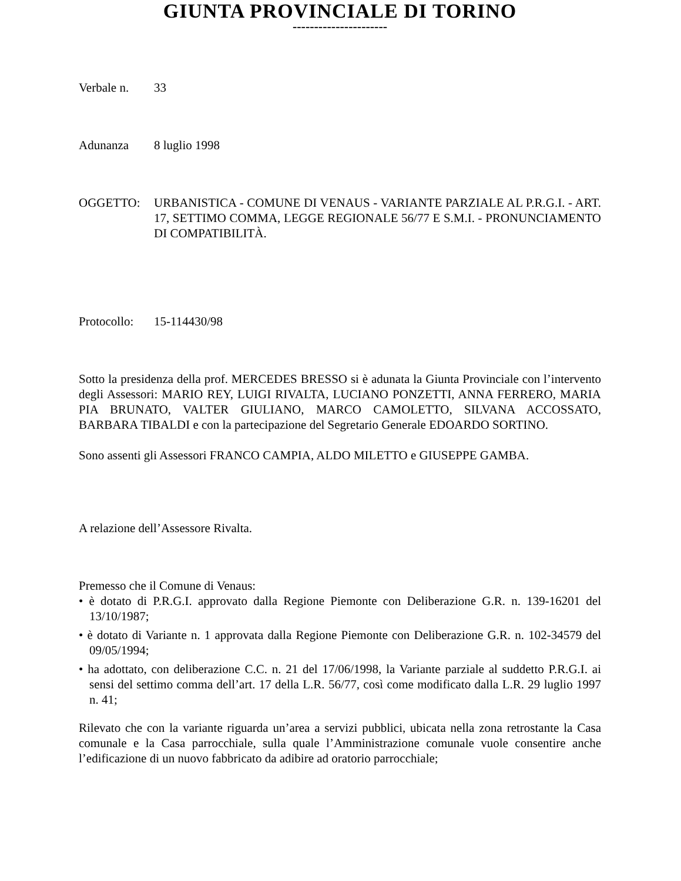GIUNTA PROVINCIALE DI TORINO
----------------------
Verbale n. 33
Adunanza 8 luglio 1998
OGGETTO: URBANISTICA - COMUNE DI VENAUS - VARIANTE PARZIALE AL P.R.G.I. - ART. 17, SETTIMO COMMA, LEGGE REGIONALE 56/77 E S.M.I. - PRONUNCIAMENTO DI COMPATIBILITÀ.
Protocollo:
15-114430/98
Sotto la presidenza della prof. MERCEDES BRESSO si è adunata la Giunta Provinciale con l’intervento degli Assessori: MARIO REY, LUIGI RIVALTA, LUCIANO PONZETTI, ANNA FERRERO, MARIA PIA BRUNATO, VALTER GIULIANO, MARCO CAMOLETTO, SILVANA ACCOSSATO, BARBARA TIBALDI e con la partecipazione del Segretario Generale EDOARDO SORTINO.
Sono assenti gli Assessori FRANCO CAMPIA, ALDO MILETTO e GIUSEPPE GAMBA.
A relazione dell’Assessore Rivalta.
Premesso che il Comune di Venaus:
• è dotato di P.R.G.I. approvato dalla Regione Piemonte con Deliberazione G.R. n. 139-16201 del 13/10/1987;
• è dotato di Variante n. 1 approvata dalla Regione Piemonte con Deliberazione G.R. n. 102-34579 del 09/05/1994;
• ha adottato, con deliberazione C.C. n. 21 del 17/06/1998, la Variante parziale al suddetto P.R.G.I. ai sensi del settimo comma dell’art. 17 della L.R. 56/77, così come modificato dalla L.R. 29 luglio 1997 n. 41;
Rilevato che con la variante riguarda un’area a servizi pubblici, ubicata nella zona retrostante la Casa comunale e la Casa parrocchiale, sulla quale l’Amministrazione comunale vuole consentire anche l’edificazione di un nuovo fabbricato da adibire ad oratorio parrocchiale;